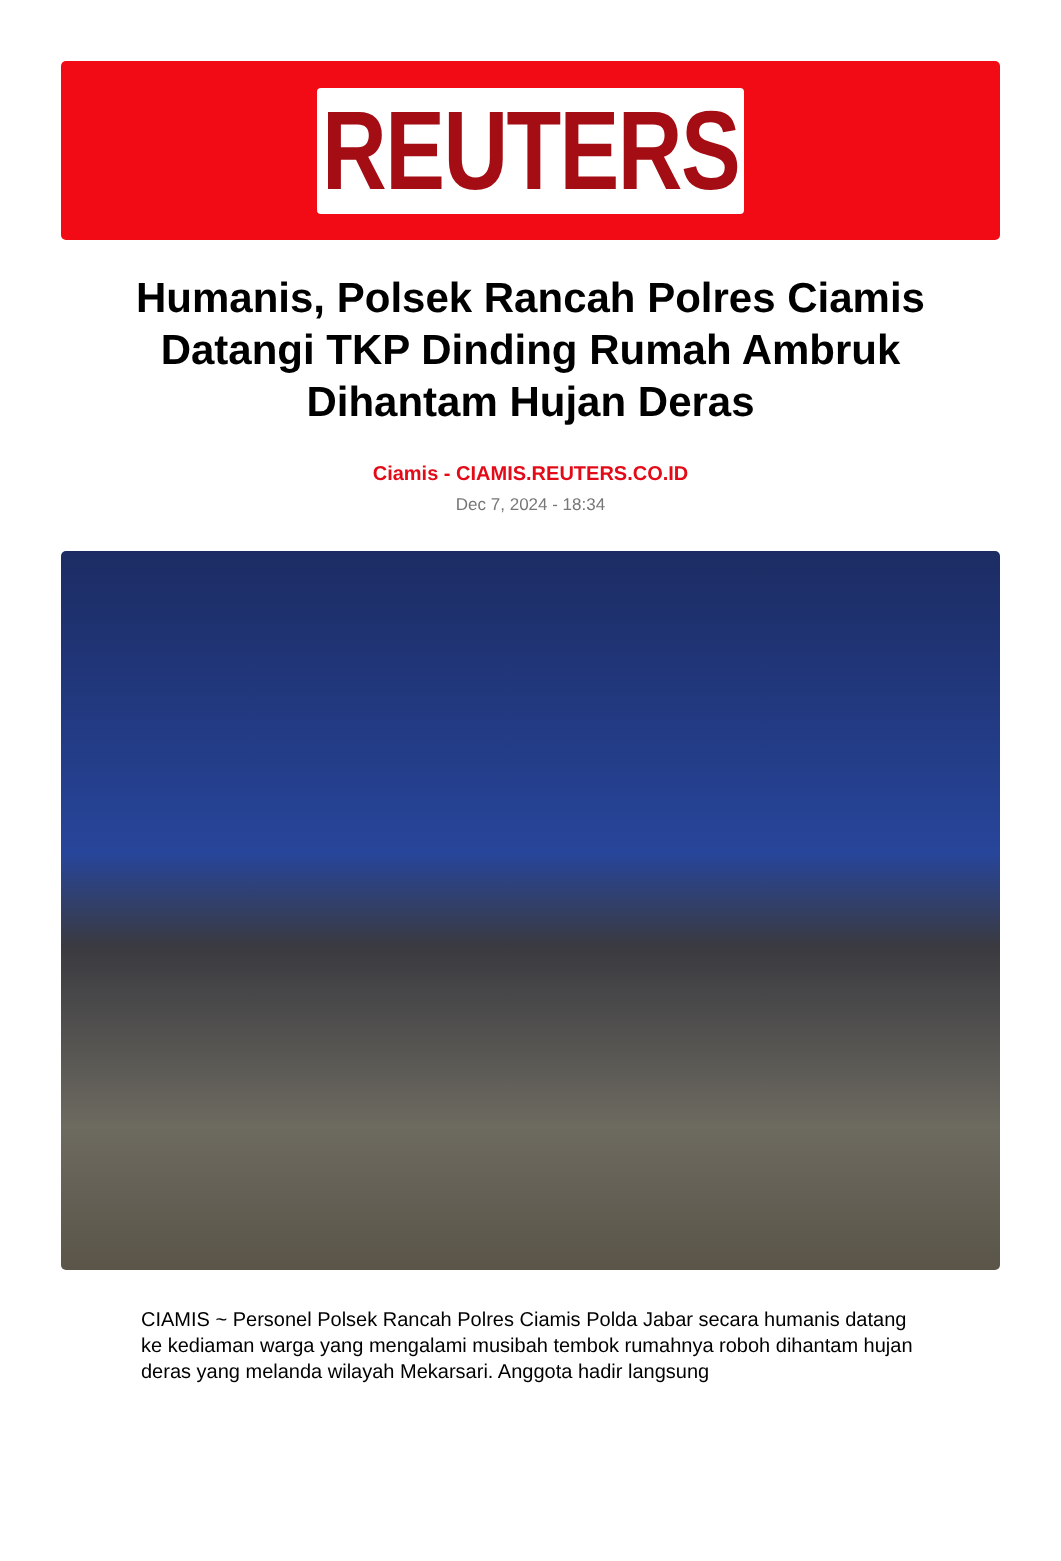REUTERS
Humanis, Polsek Rancah Polres Ciamis Datangi TKP Dinding Rumah Ambruk Dihantam Hujan Deras
Ciamis - CIAMIS.REUTERS.CO.ID
Dec 7, 2024 - 18:34
CIAMIS ~ Personel Polsek Rancah Polres Ciamis Polda Jabar secara humanis datang ke kediaman warga yang mengalami musibah tembok rumahnya roboh dihantam hujan deras yang melanda wilayah Mekarsari. Anggota hadir langsung